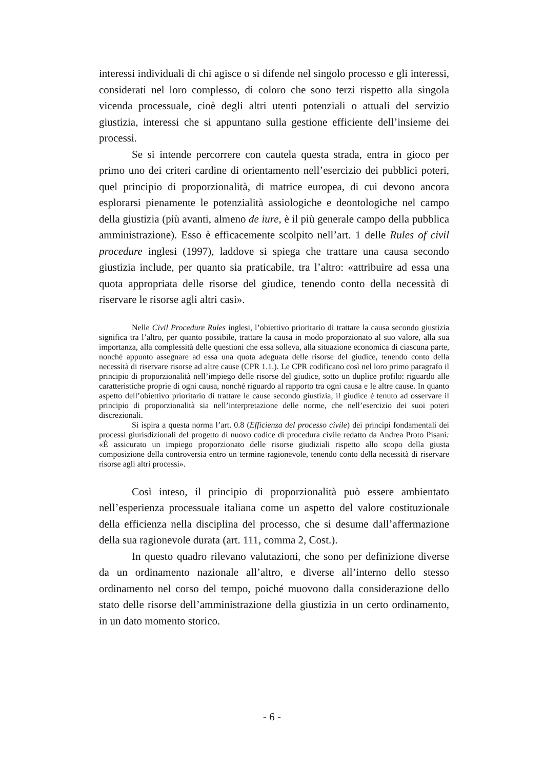interessi individuali di chi agisce o si difende nel singolo processo e gli interessi, considerati nel loro complesso, di coloro che sono terzi rispetto alla singola vicenda processuale, cioè degli altri utenti potenziali o attuali del servizio giustizia, interessi che si appuntano sulla gestione efficiente dell’insieme dei processi.
Se si intende percorrere con cautela questa strada, entra in gioco per primo uno dei criteri cardine di orientamento nell’esercizio dei pubblici poteri, quel principio di proporzionalità, di matrice europea, di cui devono ancora esplorarsi pienamente le potenzialità assiologiche e deontologiche nel campo della giustizia (più avanti, almeno de iure, è il più generale campo della pubblica amministrazione). Esso è efficacemente scolpito nell’art. 1 delle Rules of civil procedure inglesi (1997), laddove si spiega che trattare una causa secondo giustizia include, per quanto sia praticabile, tra l’altro: «attribuire ad essa una quota appropriata delle risorse del giudice, tenendo conto della necessità di riservare le risorse agli altri casi».
Nelle Civil Procedure Rules inglesi, l’obiettivo prioritario di trattare la causa secondo giustizia significa tra l’altro, per quanto possibile, trattare la causa in modo proporzionato al suo valore, alla sua importanza, alla complessità delle questioni che essa solleva, alla situazione economica di ciascuna parte, nonché appunto assegnare ad essa una quota adeguata delle risorse del giudice, tenendo conto della necessità di riservare risorse ad altre cause (CPR 1.1.). Le CPR codificano così nel loro primo paragrafo il principio di proporzionalità nell’impiego delle risorse del giudice, sotto un duplice profilo: riguardo alle caratteristiche proprie di ogni causa, nonché riguardo al rapporto tra ogni causa e le altre cause. In quanto aspetto dell’obiettivo prioritario di trattare le cause secondo giustizia, il giudice è tenuto ad osservare il principio di proporzionalità sia nell’interpretazione delle norme, che nell’esercizio dei suoi poteri discrezionali.
Si ispira a questa norma l’art. 0.8 (Efficienza del processo civile) dei principi fondamentali dei processi giurisdizionali del progetto di nuovo codice di procedura civile redatto da Andrea Proto Pisani: «È assicurato un impiego proporzionato delle risorse giudiziali rispetto allo scopo della giusta composizione della controversia entro un termine ragionevole, tenendo conto della necessità di riservare risorse agli altri processi».
Così inteso, il principio di proporzionalità può essere ambientato nell’esperienza processuale italiana come un aspetto del valore costituzionale della efficienza nella disciplina del processo, che si desume dall’affermazione della sua ragionevole durata (art. 111, comma 2, Cost.).
In questo quadro rilevano valutazioni, che sono per definizione diverse da un ordinamento nazionale all’altro, e diverse all’interno dello stesso ordinamento nel corso del tempo, poiché muovono dalla considerazione dello stato delle risorse dell’amministrazione della giustizia in un certo ordinamento, in un dato momento storico.
- 6 -